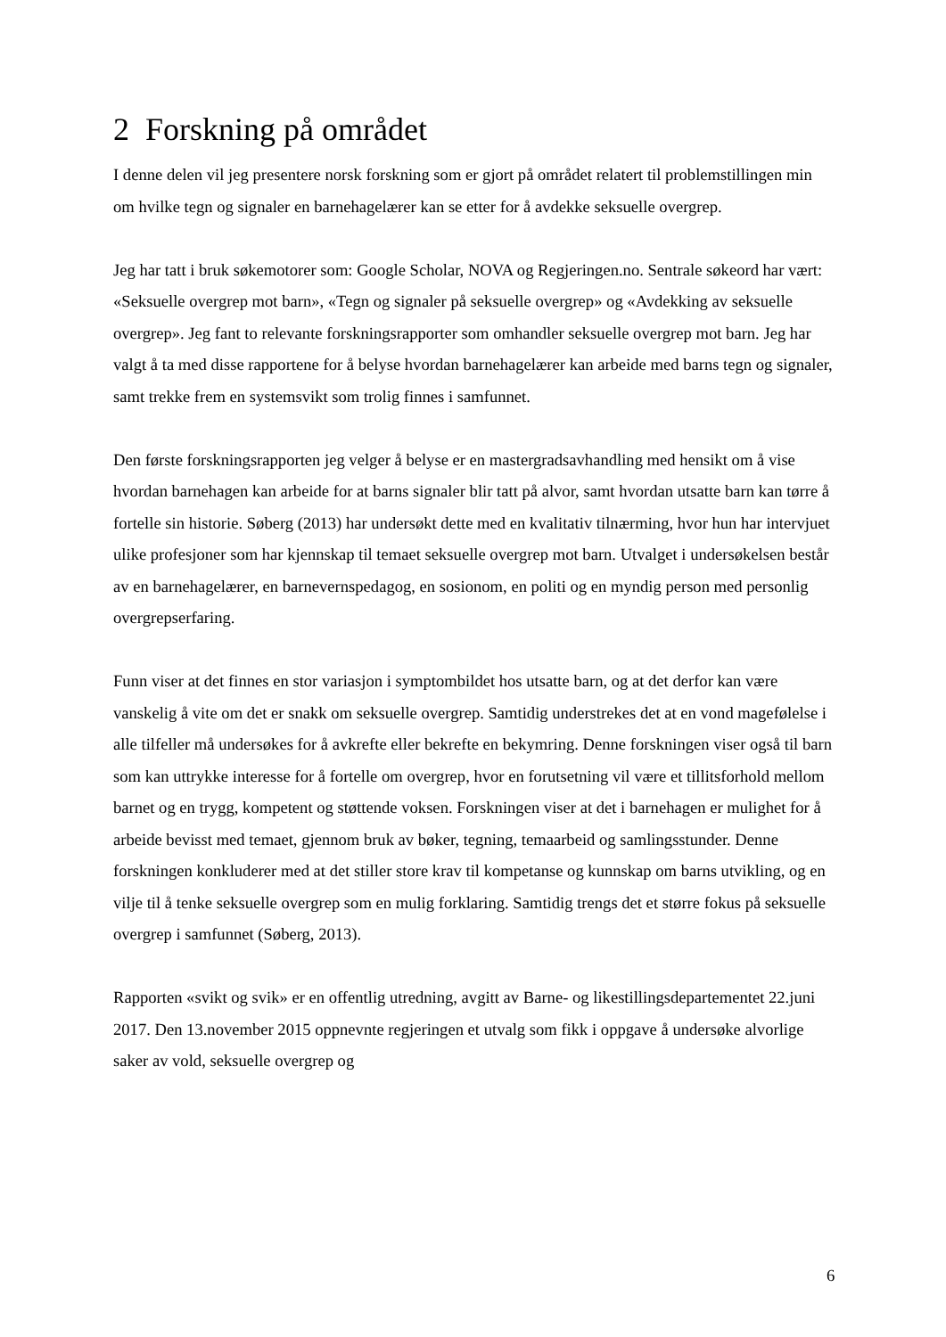2 Forskning på området
I denne delen vil jeg presentere norsk forskning som er gjort på området relatert til problemstillingen min om hvilke tegn og signaler en barnehagelærer kan se etter for å avdekke seksuelle overgrep.
Jeg har tatt i bruk søkemotorer som: Google Scholar, NOVA og Regjeringen.no. Sentrale søkeord har vært: «Seksuelle overgrep mot barn», «Tegn og signaler på seksuelle overgrep» og «Avdekking av seksuelle overgrep». Jeg fant to relevante forskningsrapporter som omhandler seksuelle overgrep mot barn. Jeg har valgt å ta med disse rapportene for å belyse hvordan barnehagelærer kan arbeide med barns tegn og signaler, samt trekke frem en systemsvikt som trolig finnes i samfunnet.
Den første forskningsrapporten jeg velger å belyse er en mastergradsavhandling med hensikt om å vise hvordan barnehagen kan arbeide for at barns signaler blir tatt på alvor, samt hvordan utsatte barn kan tørre å fortelle sin historie. Søberg (2013) har undersøkt dette med en kvalitativ tilnærming, hvor hun har intervjuet ulike profesjoner som har kjennskap til temaet seksuelle overgrep mot barn. Utvalget i undersøkelsen består av en barnehagelærer, en barnevernspedagog, en sosionom, en politi og en myndig person med personlig overgrepserfaring.
Funn viser at det finnes en stor variasjon i symptombildet hos utsatte barn, og at det derfor kan være vanskelig å vite om det er snakk om seksuelle overgrep. Samtidig understrekes det at en vond magefølelse i alle tilfeller må undersøkes for å avkrefte eller bekrefte en bekymring. Denne forskningen viser også til barn som kan uttrykke interesse for å fortelle om overgrep, hvor en forutsetning vil være et tillitsforhold mellom barnet og en trygg, kompetent og støttende voksen. Forskningen viser at det i barnehagen er mulighet for å arbeide bevisst med temaet, gjennom bruk av bøker, tegning, temaarbeid og samlingsstunder. Denne forskningen konkluderer med at det stiller store krav til kompetanse og kunnskap om barns utvikling, og en vilje til å tenke seksuelle overgrep som en mulig forklaring. Samtidig trengs det et større fokus på seksuelle overgrep i samfunnet (Søberg, 2013).
Rapporten «svikt og svik» er en offentlig utredning, avgitt av Barne- og likestillingsdepartementet 22.juni 2017. Den 13.november 2015 oppnevnte regjeringen et utvalg som fikk i oppgave å undersøke alvorlige saker av vold, seksuelle overgrep og
6